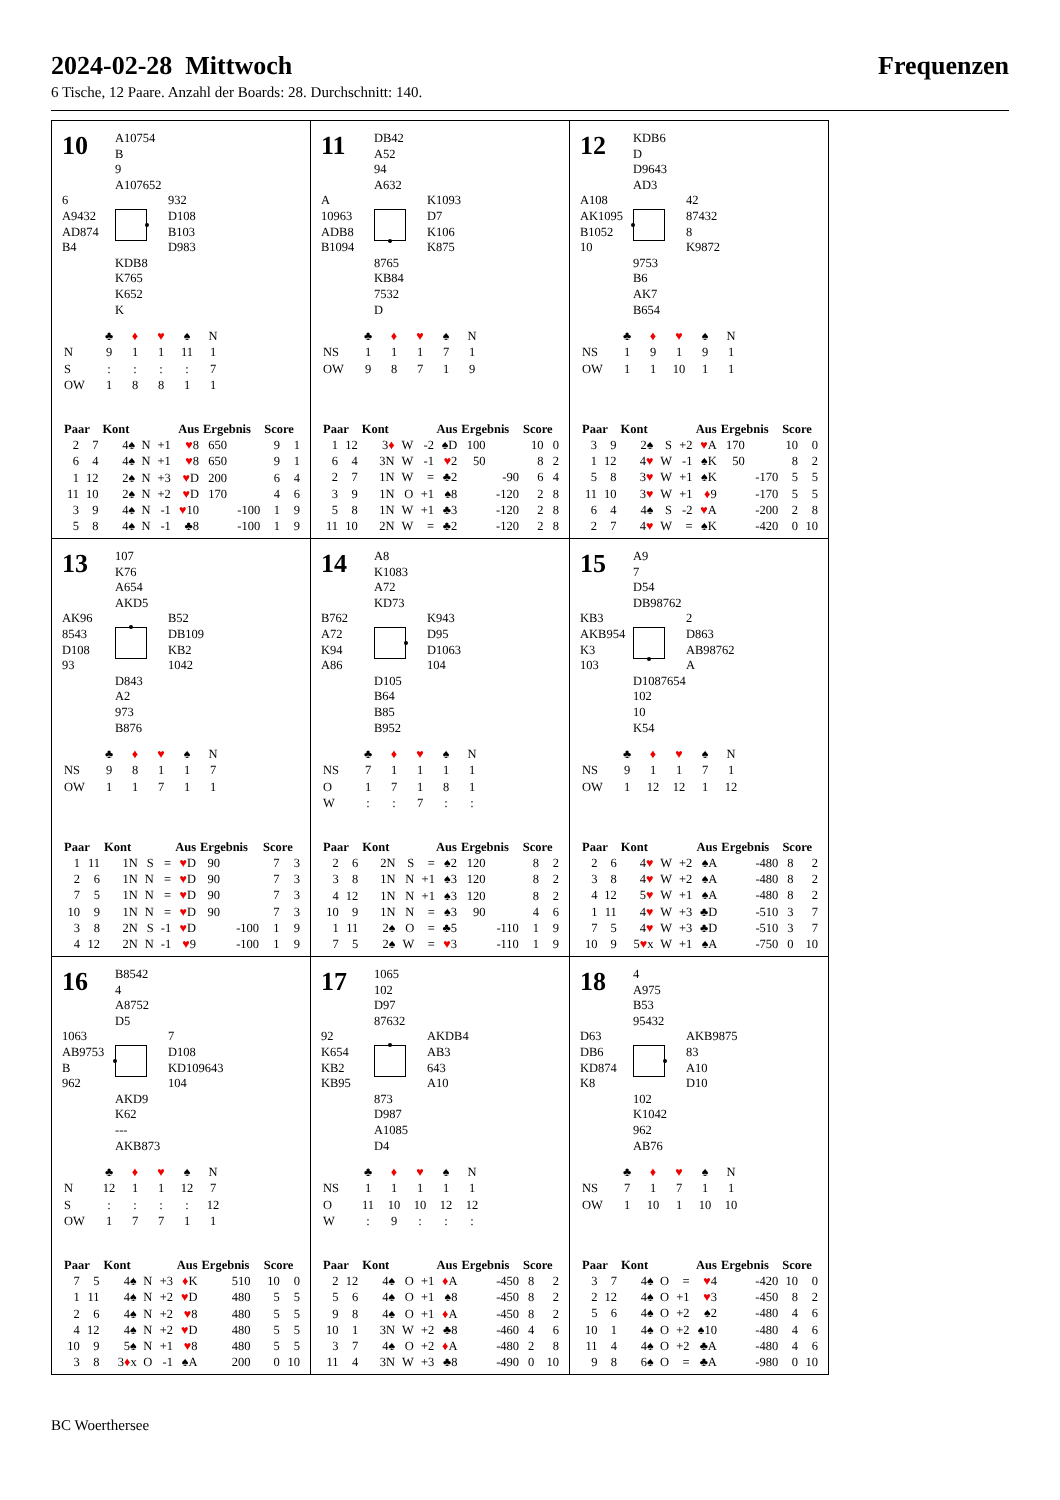2024-02-28 Mittwoch
Frequenzen
6 Tische, 12 Paare. Anzahl der Boards: 28. Durchschnitt: 140.
10
A10754
B
9
A107652
6
A9432
AD874
B4
932
D108
B103
D983
KDB8
K765
K652
K
| | ♣ | ♦ | ♥ | ♠ | N |
| N | 9 | 1 | 1 | 11 | 1 |
| S | : | : | : | : | 7 |
| OW | 1 | 8 | 8 | 1 | 1 |
| Paar | | Kont | Aus | | | Ergebnis | | Score | |
| --- | --- | --- | --- | --- | --- | --- | --- | --- | --- |
| 2 | 7 | 4♠ | N | +1 | ♥ 8 | 650 | | 9 | 1 |
| 6 | 4 | 4♠ | N | +1 | ♥ 8 | 650 | | 9 | 1 |
| 1 | 12 | 2♠ | N | +3 | ♥ D | 200 | | 6 | 4 |
| 11 | 10 | 2♠ | N | +2 | ♥ D | 170 | | 4 | 6 |
| 3 | 9 | 4♠ | N | -1 | ♥ 10 | | -100 | 1 | 9 |
| 5 | 8 | 4♠ | N | -1 | ♣8 | | -100 | 1 | 9 |
11
DB42
A52
94
A632
A
10963
ADB8
B1094
K1093
D7
K106
K875
8765
KB84
7532
D
| | ♣ | ♦ | ♥ | ♠ | N |
| NS | 1 | 1 | 1 | 7 | 1 |
| OW | 9 | 8 | 7 | 1 | 9 |
| Paar | | Kont | Aus | | | Ergebnis | | Score | |
| --- | --- | --- | --- | --- | --- | --- | --- | --- | --- |
| 1 | 12 | 3 ♦ | W | -2 | ♠D | 100 | | 10 | 0 |
| 6 | 4 | 3N | W | -1 | ♥ 2 | 50 | | 8 | 2 |
| 2 | 7 | 1N | W | = | ♣2 | | -90 | 6 | 4 |
| 3 | 9 | 1N | O | +1 | ♠8 | | -120 | 2 | 8 |
| 5 | 8 | 1N | W | +1 | ♣3 | | -120 | 2 | 8 |
| 11 | 10 | 2N | W | = | ♣2 | | -120 | 2 | 8 |
12
KDB6
D
D9643
AD3
A108
AK1095
B1052
10
42
87432
8
K9872
9753
B6
AK7
B654
| | ♣ | ♦ | ♥ | ♠ | N |
| NS | 1 | 9 | 1 | 9 | 1 |
| OW | 1 | 1 | 10 | 1 | 1 |
| Paar | | Kont | Aus | | | Ergebnis | | Score | |
| --- | --- | --- | --- | --- | --- | --- | --- | --- | --- |
| 3 | 9 | 2♠ | S | +2 | ♥ A | 170 | | 10 | 0 |
| 1 | 12 | 4 ♥ | W | -1 | ♠K | 50 | | 8 | 2 |
| 5 | 8 | 3 ♥ | W | +1 | ♠K | | -170 | 5 | 5 |
| 11 | 10 | 3 ♥ | W | +1 | ♦ 9 | | -170 | 5 | 5 |
| 6 | 4 | 4♠ | S | -2 | ♥ A | | -200 | 2 | 8 |
| 2 | 7 | 4 ♥ | W | = | ♠K | | -420 | 0 | 10 |
13
107
K76
A654
AKD5
AK96
8543
D108
93
B52
DB109
KB2
1042
D843
A2
973
B876
| | ♣ | ♦ | ♥ | ♠ | N |
| NS | 9 | 8 | 1 | 1 | 7 |
| OW | 1 | 1 | 7 | 1 | 1 |
| Paar | | Kont | Aus | | | Ergebnis | | Score | |
| --- | --- | --- | --- | --- | --- | --- | --- | --- | --- |
| 1 | 11 | 1N | S | = | ♥ D | 90 | | 7 | 3 |
| 2 | 6 | 1N | N | = | ♥ D | 90 | | 7 | 3 |
| 7 | 5 | 1N | N | = | ♥ D | 90 | | 7 | 3 |
| 10 | 9 | 1N | N | = | ♥ D | 90 | | 7 | 3 |
| 3 | 8 | 2N | S | -1 | ♥ D | | -100 | 1 | 9 |
| 4 | 12 | 2N | N | -1 | ♥ 9 | | -100 | 1 | 9 |
14
A8
K1083
A72
KD73
B762
A72
K94
A86
K943
D95
D1063
104
D105
B64
B85
B952
| | ♣ | ♦ | ♥ | ♠ | N |
| NS | 7 | 1 | 1 | 1 | 1 |
| O | 1 | 7 | 1 | 8 | 1 |
| W | : | : | 7 | : | : |
| Paar | | Kont | Aus | | | Ergebnis | | Score | |
| --- | --- | --- | --- | --- | --- | --- | --- | --- | --- |
| 2 | 6 | 2N | S | = | ♠2 | 120 | | 8 | 2 |
| 3 | 8 | 1N | N | +1 | ♠3 | 120 | | 8 | 2 |
| 4 | 12 | 1N | N | +1 | ♠3 | 120 | | 8 | 2 |
| 10 | 9 | 1N | N | = | ♠3 | 90 | | 4 | 6 |
| 1 | 11 | 2♠ | O | = | ♣5 | | -110 | 1 | 9 |
| 7 | 5 | 2♠ | W | = | ♥ 3 | | -110 | 1 | 9 |
15
A9
7
D54
DB98762
KB3
AKB954
K3
103
2
D863
AB98762
A
D1087654
102
10
K54
| | ♣ | ♦ | ♥ | ♠ | N |
| NS | 9 | 1 | 1 | 7 | 1 |
| OW | 1 | 12 | 12 | 1 | 12 |
| Paar | | Kont | Aus | | | Ergebnis | | Score | |
| --- | --- | --- | --- | --- | --- | --- | --- | --- | --- |
| 2 | 6 | 4 ♥ | W | +2 | ♠A | | -480 | 8 | 2 |
| 3 | 8 | 4 ♥ | W | +2 | ♠A | | -480 | 8 | 2 |
| 4 | 12 | 5 ♥ | W | +1 | ♠A | | -480 | 8 | 2 |
| 1 | 11 | 4 ♥ | W | +3 | ♣D | | -510 | 3 | 7 |
| 7 | 5 | 4 ♥ | W | +3 | ♣D | | -510 | 3 | 7 |
| 10 | 9 | 5 ♥ x | W | +1 | ♠A | | -750 | 0 | 10 |
16
B8542
4
A8752
D5
1063
AB9753
B
962
7
D108
KD109643
104
AKD9
K62
---
AKB873
| | ♣ | ♦ | ♥ | ♠ | N |
| N | 12 | 1 | 1 | 12 | 7 |
| S | : | : | : | : | 12 |
| OW | 1 | 7 | 7 | 1 | 1 |
| Paar | | Kont | Aus | | | Ergebnis | | Score | |
| --- | --- | --- | --- | --- | --- | --- | --- | --- | --- |
| 7 | 5 | 4♠ | N | +3 | ♦ K | 510 | | 10 | 0 |
| 1 | 11 | 4♠ | N | +2 | ♥ D | 480 | | 5 | 5 |
| 2 | 6 | 4♠ | N | +2 | ♥ 8 | 480 | | 5 | 5 |
| 4 | 12 | 4♠ | N | +2 | ♥ D | 480 | | 5 | 5 |
| 10 | 9 | 5♠ | N | +1 | ♥ 8 | 480 | | 5 | 5 |
| 3 | 8 | 3 ♦ x | O | -1 | ♠A | 200 | | 0 | 10 |
17
1065
102
D97
87632
92
K654
KB2
KB95
AKDB4
AB3
643
A10
873
D987
A1085
D4
| | ♣ | ♦ | ♥ | ♠ | N |
| NS | 1 | 1 | 1 | 1 | 1 |
| O | 11 | 10 | 10 | 12 | 12 |
| W | : | 9 | : | : | : |
| Paar | | Kont | Aus | | | Ergebnis | | Score | |
| --- | --- | --- | --- | --- | --- | --- | --- | --- | --- |
| 2 | 12 | 4♠ | O | +1 | ♦ A | | -450 | 8 | 2 |
| 5 | 6 | 4♠ | O | +1 | ♠8 | | -450 | 8 | 2 |
| 9 | 8 | 4♠ | O | +1 | ♦ A | | -450 | 8 | 2 |
| 10 | 1 | 3N | W | +2 | ♣8 | | -460 | 4 | 6 |
| 3 | 7 | 4♠ | O | +2 | ♦ A | | -480 | 2 | 8 |
| 11 | 4 | 3N | W | +3 | ♣8 | | -490 | 0 | 10 |
18
4
A975
B53
95432
D63
DB6
KD874
K8
AKB9875
83
A10
D10
102
K1042
962
AB76
| | ♣ | ♦ | ♥ | ♠ | N |
| NS | 7 | 1 | 7 | 1 | 1 |
| OW | 1 | 10 | 1 | 10 | 10 |
| Paar | | Kont | Aus | | | Ergebnis | | Score | |
| --- | --- | --- | --- | --- | --- | --- | --- | --- | --- |
| 3 | 7 | 4♠ | O | = | ♥ 4 | | -420 | 10 | 0 |
| 2 | 12 | 4♠ | O | +1 | ♥ 3 | | -450 | 8 | 2 |
| 5 | 6 | 4♠ | O | +2 | ♠2 | | -480 | 4 | 6 |
| 10 | 1 | 4♠ | O | +2 | ♠10 | | -480 | 4 | 6 |
| 11 | 4 | 4♠ | O | +2 | ♣A | | -480 | 4 | 6 |
| 9 | 8 | 6♠ | O | = | ♣A | | -980 | 0 | 10 |
BC Woerthersee